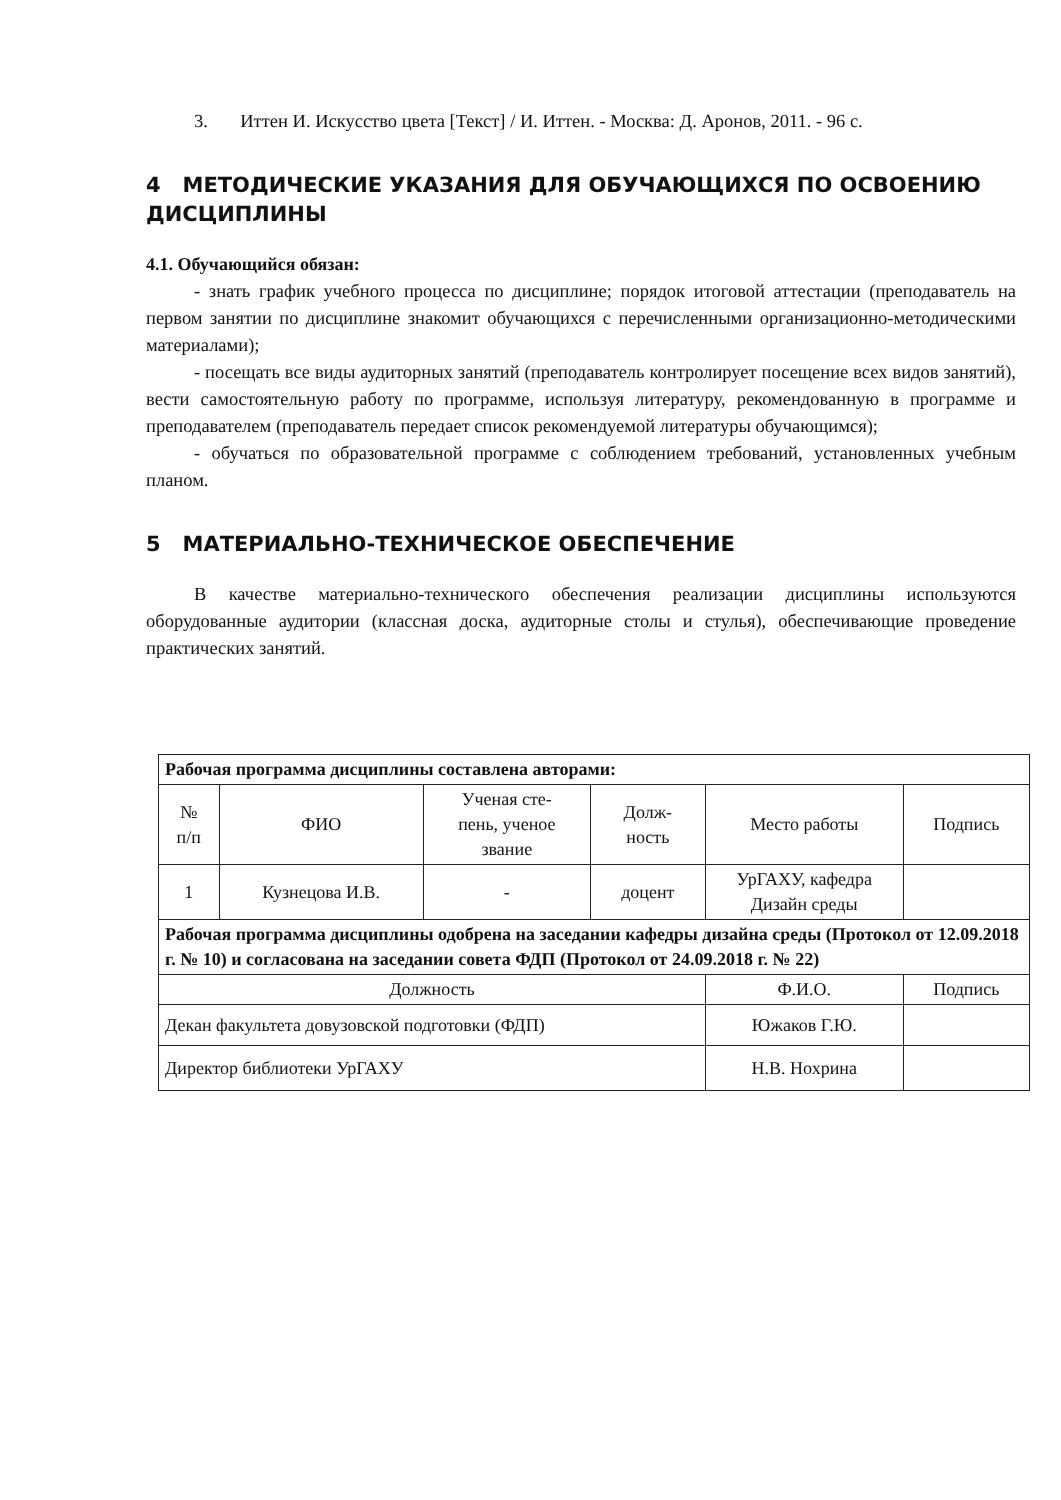3. Иттен И. Искусство цвета [Текст] / И. Иттен. - Москва: Д. Аронов, 2011. - 96 с.
4 МЕТОДИЧЕСКИЕ УКАЗАНИЯ ДЛЯ ОБУЧАЮЩИХСЯ ПО ОСВОЕНИЮ ДИСЦИПЛИНЫ
4.1. Обучающийся обязан:
- знать график учебного процесса по дисциплине; порядок итоговой аттестации (преподаватель на первом занятии по дисциплине знакомит обучающихся с перечисленными организационно-методическими материалами);
- посещать все виды аудиторных занятий (преподаватель контролирует посещение всех видов занятий), вести самостоятельную работу по программе, используя литературу, рекомендованную в программе и преподавателем (преподаватель передает список рекомендуемой литературы обучающимся);
- обучаться по образовательной программе с соблюдением требований, установленных учебным планом.
5 МАТЕРИАЛЬНО-ТЕХНИЧЕСКОЕ ОБЕСПЕЧЕНИЕ
В качестве материально-технического обеспечения реализации дисциплины используются оборудованные аудитории (классная доска, аудиторные столы и стулья), обеспечивающие проведение практических занятий.
| Рабочая программа дисциплины составлена авторами: | | | | | |
| № п/п | ФИО | Ученая сте- пень, ученое звание | Долж- ность | Место работы | Подпись |
| 1 | Кузнецова И.В. | - | доцент | УрГАХУ, кафедра Дизайн среды | |
| Рабочая программа дисциплины одобрена на заседании кафедры дизайна среды (Протокол от 12.09.2018 г. № 10) и согласована на заседании совета ФДП (Протокол от 24.09.2018 г. № 22) | | | | | |
| Должность | | | | Ф.И.О. | Подпись |
| Декан факультета довузовской подготовки (ФДП) | | | | Южаков Г.Ю. | |
| Директор библиотеки УрГАХУ | | | | Н.В. Нохрина | |